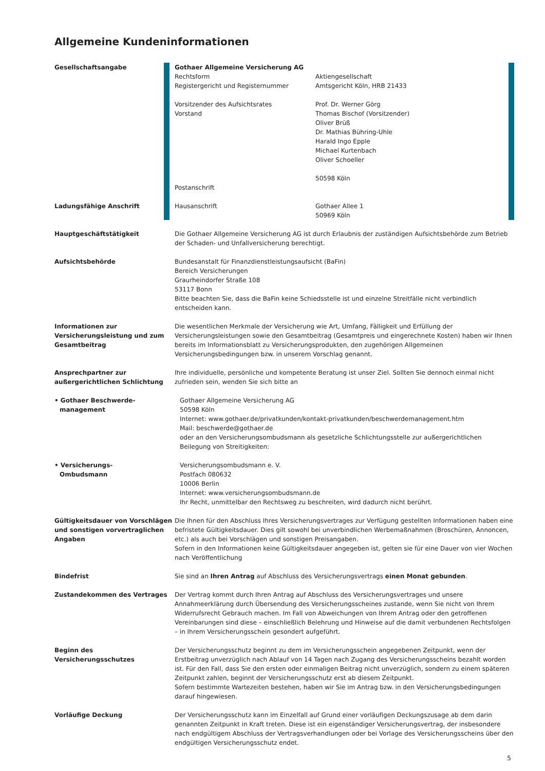Allgemeine Kundeninformationen
Gesellschaftsangabe Gothaer Allgemeine Versicherung AG
Rechtsform
Registergericht und Registernummer
Vorsitzender des Aufsichtsrates
Vorstand
Postanschrift
Aktiengesellschaft
Amtsgericht Köln, HRB 21433
Prof. Dr. Werner Görg
Thomas Bischof (Vorsitzender)
Oliver Brüß
Dr. Mathias Bühring-Uhle
Harald Ingo Epple
Michael Kurtenbach
Oliver Schoeller
50598 Köln
Ladungsfähige Anschrift Hausanschrift Gothaer Allee 1
50969 Köln
Hauptgeschäftstätigkeit Die Gothaer Allgemeine Versicherung AG ist durch Erlaubnis der zuständigen Aufsichtsbehörde zum Betrieb der Schaden- und Unfallversicherung berechtigt.
Aufsichtsbehörde Bundesanstalt für Finanzdienstleistungsaufsicht (BaFin)
Bereich Versicherungen
Graurheindorfer Straße 108
53117 Bonn
Bitte beachten Sie, dass die BaFin keine Schiedsstelle ist und einzelne Streitfälle nicht verbindlich entscheiden kann.
Informationen zur Versicherungsleistung und zum Gesamtbeitrag
Die wesentlichen Merkmale der Versicherung wie Art, Umfang, Fälligkeit und Erfüllung der Versicherungsleistungen sowie den Gesamtbeitrag (Gesamtpreis und eingerechnete Kosten) haben wir Ihnen bereits im Informationsblatt zu Versicherungsprodukten, den zugehörigen Allgemeinen Versicherungsbedingungen bzw. in unserem Vorschlag genannt.
Ansprechpartner zur außergerichtlichen Schlichtung
Ihre individuelle, persönliche und kompetente Beratung ist unser Ziel. Sollten Sie dennoch einmal nicht zufrieden sein, wenden Sie sich bitte an
• Gothaer Beschwerde-
management
Gothaer Allgemeine Versicherung AG
50598 Köln
Internet: www.gothaer.de/privatkunden/kontakt-privatkunden/beschwerdemanagement.htm
Mail: beschwerde@gothaer.de
oder an den Versicherungsombudsmann als gesetzliche Schlichtungsstelle zur außergerichtlichen Beilegung von Streitigkeiten:
• Versicherungs-
Ombudsmann
Versicherungsombudsmann e. V.
Postfach 080632
10006 Berlin
Internet: www.versicherungsombudsmann.de
Ihr Recht, unmittelbar den Rechtsweg zu beschreiten, wird dadurch nicht berührt.
Gültigkeitsdauer von Vorschlägen und sonstigen vorvertraglichen Angaben
Die Ihnen für den Abschluss Ihres Versicherungsvertrages zur Verfügung gestellten Informationen haben eine befristete Gültigkeitsdauer. Dies gilt sowohl bei unverbindlichen Werbemaßnahmen (Broschüren, Annoncen, etc.) als auch bei Vorschlägen und sonstigen Preisangaben.
Sofern in den Informationen keine Gültigkeitsdauer angegeben ist, gelten sie für eine Dauer von vier Wochen nach Veröffentlichung
Bindefrist Sie sind an Ihren Antrag auf Abschluss des Versicherungsvertrags einen Monat gebunden.
Zustandekommen des Vertrages Der Vertrag kommt durch Ihren Antrag auf Abschluss des Versicherungsvertrages und unsere Annahmeerklärung durch Übersendung des Versicherungsscheines zustande, wenn Sie nicht von Ihrem Widerrufsrecht Gebrauch machen. Im Fall von Abweichungen von Ihrem Antrag oder den getroffenen Vereinbarungen sind diese – einschließlich Belehrung und Hinweise auf die damit verbundenen Rechtsfolgen – in Ihrem Versicherungsschein gesondert aufgeführt.
Beginn des Versicherungsschutzes Der Versicherungsschutz beginnt zu dem im Versicherungsschein angegebenen Zeitpunkt, wenn der Erstbeitrag unverzüglich nach Ablauf von 14 Tagen nach Zugang des Versicherungsscheins bezahlt worden ist. Für den Fall, dass Sie den ersten oder einmaligen Beitrag nicht unverzüglich, sondern zu einem späteren Zeitpunkt zahlen, beginnt der Versicherungsschutz erst ab diesem Zeitpunkt.
Sofern bestimmte Wartezeiten bestehen, haben wir Sie im Antrag bzw. in den Versicherungsbedingungen darauf hingewiesen.
Vorläufige Deckung Der Versicherungsschutz kann im Einzelfall auf Grund einer vorläufigen Deckungszusage ab dem darin genannten Zeitpunkt in Kraft treten. Diese ist ein eigenständiger Versicherungsvertrag, der insbesondere nach endgültigem Abschluss der Vertragsverhandlungen oder bei Vorlage des Versicherungsscheins über den endgültigen Versicherungsschutz endet.
5